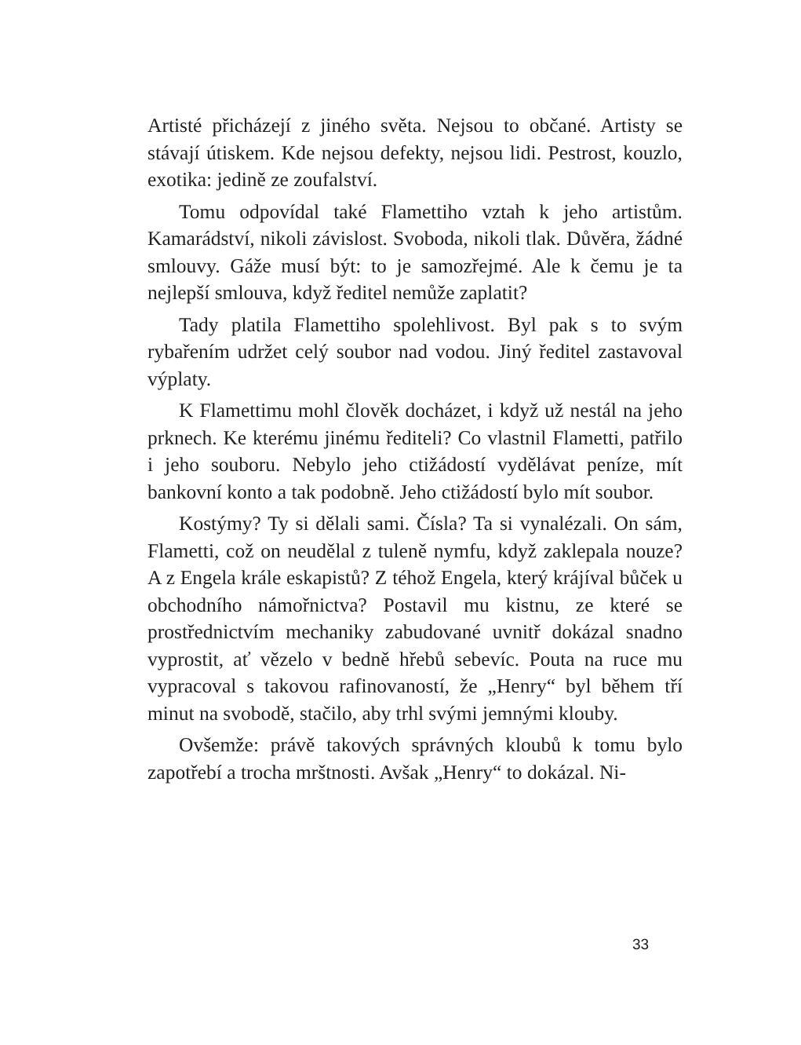Artisté přicházejí z jiného světa. Nejsou to občané. Artisty se stávají útiskem. Kde nejsou defekty, nejsou lidi. Pestrost, kouzlo, exotika: jedině ze zoufalství.
Tomu odpovídal také Flamettiho vztah k jeho artistům. Kamarádství, nikoli závislost. Svoboda, nikoli tlak. Důvěra, žádné smlouvy. Gáže musí být: to je samozřejmé. Ale k čemu je ta nejlepší smlouva, když ředitel nemůže zaplatit?
Tady platila Flamettiho spolehlivost. Byl pak s to svým rybařením udržet celý soubor nad vodou. Jiný ředitel zastavoval výplaty.
K Flamettimu mohl člověk docházet, i když už nestál na jeho prknech. Ke kterému jinému řediteli? Co vlastnil Flametti, patřilo i jeho souboru. Nebylo jeho ctižádostí vydělávat peníze, mít bankovní konto a tak podobně. Jeho ctižádostí bylo mít soubor.
Kostýmy? Ty si dělali sami. Čísla? Ta si vynalézali. On sám, Flametti, což on neudělal z tuleně nymfu, když zaklepala nouze? A z Engela krále eskapistů? Z téhož Engela, který krájíval bůček u obchodního námořnictva? Postavil mu kistnu, ze které se prostřednictvím mechaniky zabudované uvnitř dokázal snadno vyprostit, ať vězelo v bedně hřebů sebevíc. Pouta na ruce mu vypracoval s takovou rafinovaností, že „Henry“ byl během tří minut na svobodě, stačilo, aby trhl svými jemnými klouby.
Ovšemže: právě takových správných kloubů k tomu bylo zapotřebí a trocha mrštnosti. Avšak „Henry“ to dokázal. Ni-
33